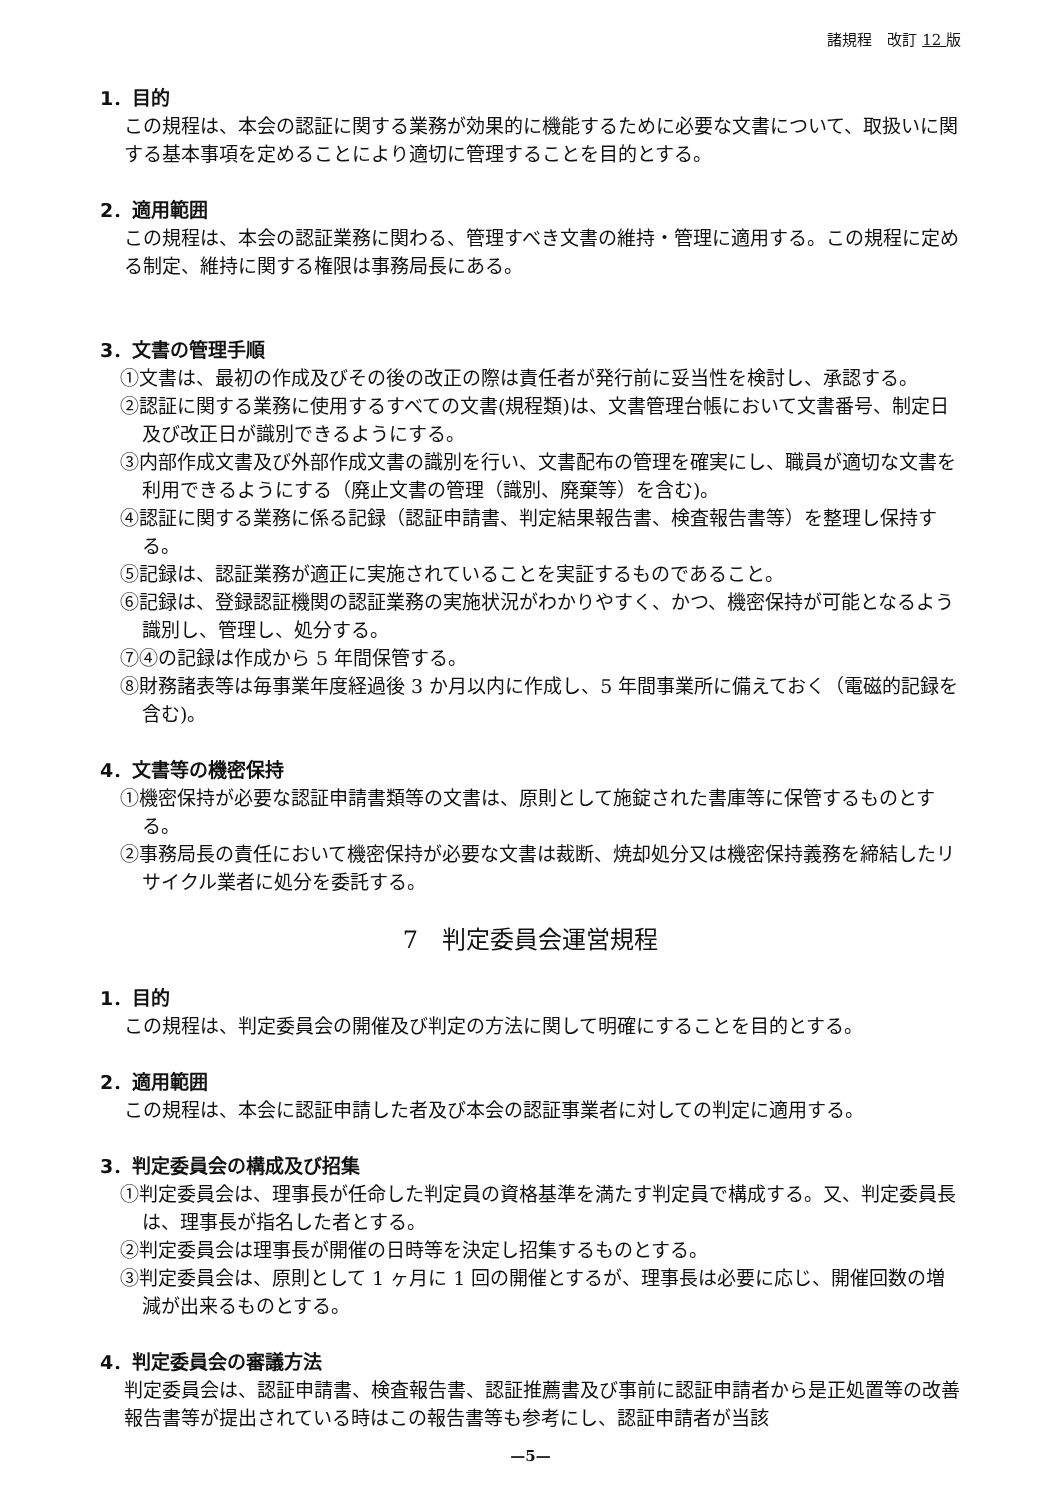諸規程　改訂 12 版
1．目的
この規程は、本会の認証に関する業務が効果的に機能するために必要な文書について、取扱いに関する基本事項を定めることにより適切に管理することを目的とする。
2．適用範囲
この規程は、本会の認証業務に関わる、管理すべき文書の維持・管理に適用する。この規程に定める制定、維持に関する権限は事務局長にある。
3．文書の管理手順
①文書は、最初の作成及びその後の改正の際は責任者が発行前に妥当性を検討し、承認する。
②認証に関する業務に使用するすべての文書(規程類)は、文書管理台帳において文書番号、制定日及び改正日が識別できるようにする。
③内部作成文書及び外部作成文書の識別を行い、文書配布の管理を確実にし、職員が適切な文書を利用できるようにする（廃止文書の管理（識別、廃棄等）を含む)。
④認証に関する業務に係る記録（認証申請書、判定結果報告書、検査報告書等）を整理し保持する。
⑤記録は、認証業務が適正に実施されていることを実証するものであること。
⑥記録は、登録認証機関の認証業務の実施状況がわかりやすく、かつ、機密保持が可能となるよう識別し、管理し、処分する。
⑦④の記録は作成から 5 年間保管する。
⑧財務諸表等は毎事業年度経過後 3 か月以内に作成し、5 年間事業所に備えておく（電磁的記録を含む)。
4．文書等の機密保持
①機密保持が必要な認証申請書類等の文書は、原則として施錠された書庫等に保管するものとする。
②事務局長の責任において機密保持が必要な文書は裁断、焼却処分又は機密保持義務を締結したリサイクル業者に処分を委託する。
7　判定委員会運営規程
1．目的
この規程は、判定委員会の開催及び判定の方法に関して明確にすることを目的とする。
2．適用範囲
この規程は、本会に認証申請した者及び本会の認証事業者に対しての判定に適用する。
3．判定委員会の構成及び招集
①判定委員会は、理事長が任命した判定員の資格基準を満たす判定員で構成する。又、判定委員長は、理事長が指名した者とする。
②判定委員会は理事長が開催の日時等を決定し招集するものとする。
③判定委員会は、原則として 1 ヶ月に 1 回の開催とするが、理事長は必要に応じ、開催回数の増減が出来るものとする。
4．判定委員会の審議方法
判定委員会は、認証申請書、検査報告書、認証推薦書及び事前に認証申請者から是正処置等の改善報告書等が提出されている時はこの報告書等も参考にし、認証申請者が当該
—5—